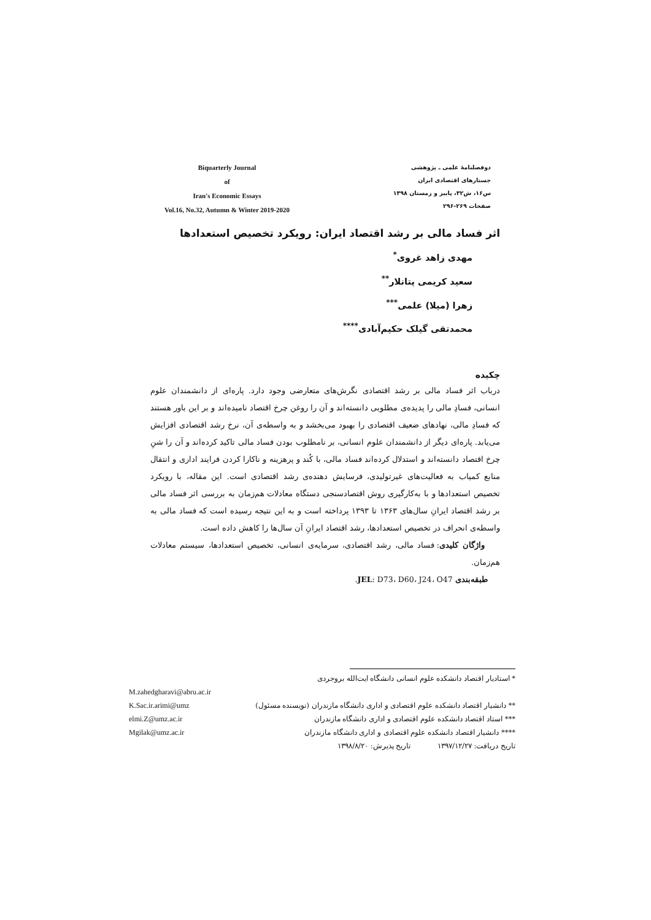Biquarterly Journal
of
Iran's Economic Essays
Vol.16, No.32, Autumn & Winter 2019-2020
دوفصلنامهٔ علمی ـ پژوهشی
جستارهای اقتصادی ایران
س۱۶، ش۳۲، پاییز و زمستان ۱۳۹۸
صفحات ۲۶۹-۲۹۶
اثر فساد مالی بر رشد اقتصاد ایران: رویکرد تخصیص استعدادها
مهدی زاهد غروی<sup>*</sup>
سعید کریمی پتانلار<sup>**</sup>
زهرا (میلا) علمی<sup>***</sup>
محمدتقی گیلک حکیم‌آبادی<sup>****</sup>
چکیده
درباب اثر فساد مالی بر رشد اقتصادی نگرش‌های متعارضی وجود دارد. پاره‌ای از دانشمندان علوم انسانی، فسادِ مالی را پدیده‌ی مطلوبی دانسته‌اند و آن را روغن چرخ اقتصاد نامیده‌اند و بر این باور هستند که فسادِ مالی، نهادهای ضعیف اقتصادی را بهبود می‌بخشد و به واسطه‌ی آن، نرخ رشد اقتصادی افزایش می‌یابد. پاره‌ای دیگر از دانشمندان علوم انسانی، بر نامطلوب بودن فساد مالی تاکید کرده‌اند و آن را شنِ چرخ اقتصاد دانسته‌اند و استدلال کرده‌اند فساد مالی، با کُند و پرهزینه و ناکارا کردن فرایند اداری و انتقال منابع کمیاب به فعالیت‌های غیرتولیدی، فرسایش دهنده‌ی رشد اقتصادی است. این مقاله، با رویکرد تخصیص استعدادها و با به‌کارگیری روش اقتصادسنجی دستگاه معادلات هم‌زمان به بررسی اثر فساد مالی بر رشد اقتصاد ایرانِ سال‌های ۱۳۶۳ تا ۱۳۹۳ پرداخته است و به این نتیجه رسیده است که فساد مالی به واسطه‌ی انحراف در تخصیص استعدادها، رشد اقتصاد ایرانِ آن سال‌ها را کاهش داده است.
واژگان کلیدی: فساد مالی، رشد اقتصادی، سرمایه‌ی انسانی، تخصیص استعدادها، سیستم معادلات هم‌زمان.
طبقه‌بندی JEL: D73، D60، J24، O47.
* استادیار اقتصاد دانشکده علوم انسانی دانشگاه ایت‌الله بروجردی
M.zahedgharavi@abru.ac.ir
K.Sac.ir.arimi@umz ** دانشیار اقتصاد دانشکده علوم اقتصادی و اداری دانشگاه مازندران (نویسنده مسئول)
elmi.Z@umz.ac.ir *** استاد اقتصاد دانشکده علوم اقتصادی و اداری دانشگاه مازندران
Mgilak@umz.ac.ir **** دانشیار اقتصاد دانشکده علوم اقتصادی و اداری دانشگاه مازندران
تاریخ دریافت: ۱۳۹۷/۱۲/۲۷ تاریخ پذیرش: ۱۳۹۸/۸/۲۰